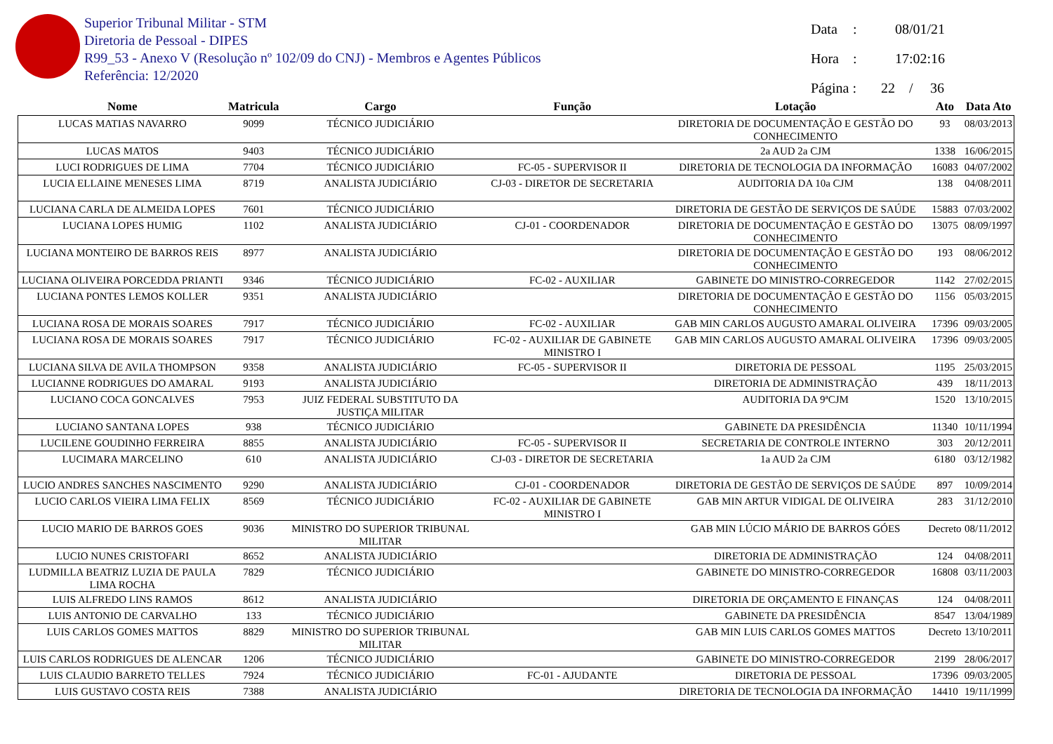Superior Tribunal Militar - STM
Diretoria de Pessoal - DIPES
R99_53 - Anexo V (Resolução nº 102/09 do CNJ) - Membros e Agentes Públicos
Referência: 12/2020
Data: 08/01/21
Hora: 17:02:16
Página : 22 / 36
| Nome | Matricula | Cargo | Função | Lotação | Ato | Data Ato |
| --- | --- | --- | --- | --- | --- | --- |
| LUCAS MATIAS NAVARRO | 9099 | TÉCNICO JUDICIÁRIO | | DIRETORIA DE DOCUMENTAÇÃO E GESTÃO DO CONHECIMENTO | 93 | 08/03/2013 |
| LUCAS MATOS | 9403 | TÉCNICO JUDICIÁRIO | | 2a AUD 2a CJM | 1338 | 16/06/2015 |
| LUCI RODRIGUES DE LIMA | 7704 | TÉCNICO JUDICIÁRIO | FC-05 - SUPERVISOR II | DIRETORIA DE TECNOLOGIA DA INFORMAÇÃO | 16083 | 04/07/2002 |
| LUCIA ELLAINE MENESES LIMA | 8719 | ANALISTA JUDICIÁRIO | CJ-03 - DIRETOR DE SECRETARIA | AUDITORIA DA 10a CJM | 138 | 04/08/2011 |
| LUCIANA CARLA DE ALMEIDA LOPES | 7601 | TÉCNICO JUDICIÁRIO | | DIRETORIA DE GESTÃO DE SERVIÇOS DE SAÚDE | 15883 | 07/03/2002 |
| LUCIANA LOPES HUMIG | 1102 | ANALISTA JUDICIÁRIO | CJ-01 - COORDENADOR | DIRETORIA DE DOCUMENTAÇÃO E GESTÃO DO CONHECIMENTO | 13075 | 08/09/1997 |
| LUCIANA MONTEIRO DE BARROS REIS | 8977 | ANALISTA JUDICIÁRIO | | DIRETORIA DE DOCUMENTAÇÃO E GESTÃO DO CONHECIMENTO | 193 | 08/06/2012 |
| LUCIANA OLIVEIRA PORCEDDA PRIANTI | 9346 | TÉCNICO JUDICIÁRIO | FC-02 - AUXILIAR | GABINETE DO MINISTRO-CORREGEDOR | 1142 | 27/02/2015 |
| LUCIANA PONTES LEMOS KOLLER | 9351 | ANALISTA JUDICIÁRIO | | DIRETORIA DE DOCUMENTAÇÃO E GESTÃO DO CONHECIMENTO | 1156 | 05/03/2015 |
| LUCIANA ROSA DE MORAIS SOARES | 7917 | TÉCNICO JUDICIÁRIO | FC-02 - AUXILIAR | GAB MIN CARLOS AUGUSTO AMARAL OLIVEIRA | 17396 | 09/03/2005 |
| LUCIANA ROSA DE MORAIS SOARES | 7917 | TÉCNICO JUDICIÁRIO | FC-02 - AUXILIAR DE GABINETE MINISTRO I | GAB MIN CARLOS AUGUSTO AMARAL OLIVEIRA | 17396 | 09/03/2005 |
| LUCIANA SILVA DE AVILA THOMPSON | 9358 | ANALISTA JUDICIÁRIO | FC-05 - SUPERVISOR II | DIRETORIA DE PESSOAL | 1195 | 25/03/2015 |
| LUCIANNE RODRIGUES DO AMARAL | 9193 | ANALISTA JUDICIÁRIO | | DIRETORIA DE ADMINISTRAÇÃO | 439 | 18/11/2013 |
| LUCIANO COCA GONCALVES | 7953 | JUIZ FEDERAL SUBSTITUTO DA JUSTIÇA MILITAR | | AUDITORIA DA 9ªCJM | 1520 | 13/10/2015 |
| LUCIANO SANTANA LOPES | 938 | TÉCNICO JUDICIÁRIO | | GABINETE DA PRESIDÊNCIA | 11340 | 10/11/1994 |
| LUCILENE GOUDINHO FERREIRA | 8855 | ANALISTA JUDICIÁRIO | FC-05 - SUPERVISOR II | SECRETARIA DE CONTROLE INTERNO | 303 | 20/12/2011 |
| LUCIMARA MARCELINO | 610 | ANALISTA JUDICIÁRIO | CJ-03 - DIRETOR DE SECRETARIA | 1a AUD 2a CJM | 6180 | 03/12/1982 |
| LUCIO ANDRES SANCHES NASCIMENTO | 9290 | ANALISTA JUDICIÁRIO | CJ-01 - COORDENADOR | DIRETORIA DE GESTÃO DE SERVIÇOS DE SAÚDE | 897 | 10/09/2014 |
| LUCIO CARLOS VIEIRA LIMA FELIX | 8569 | TÉCNICO JUDICIÁRIO | FC-02 - AUXILIAR DE GABINETE MINISTRO I | GAB MIN ARTUR VIDIGAL DE OLIVEIRA | 283 | 31/12/2010 |
| LUCIO MARIO DE BARROS GOES | 9036 | MINISTRO DO SUPERIOR TRIBUNAL MILITAR | | GAB MIN LÚCIO MÁRIO DE BARROS GÓES | Decreto | 08/11/2012 |
| LUCIO NUNES CRISTOFARI | 8652 | ANALISTA JUDICIÁRIO | | DIRETORIA DE ADMINISTRAÇÃO | 124 | 04/08/2011 |
| LUDMILLA BEATRIZ LUZIA DE PAULA LIMA ROCHA | 7829 | TÉCNICO JUDICIÁRIO | | GABINETE DO MINISTRO-CORREGEDOR | 16808 | 03/11/2003 |
| LUIS ALFREDO LINS RAMOS | 8612 | ANALISTA JUDICIÁRIO | | DIRETORIA DE ORÇAMENTO E FINANÇAS | 124 | 04/08/2011 |
| LUIS ANTONIO DE CARVALHO | 133 | TÉCNICO JUDICIÁRIO | | GABINETE DA PRESIDÊNCIA | 8547 | 13/04/1989 |
| LUIS CARLOS GOMES MATTOS | 8829 | MINISTRO DO SUPERIOR TRIBUNAL MILITAR | | GAB MIN LUIS CARLOS GOMES MATTOS | Decreto | 13/10/2011 |
| LUIS CARLOS RODRIGUES DE ALENCAR | 1206 | TÉCNICO JUDICIÁRIO | | GABINETE DO MINISTRO-CORREGEDOR | 2199 | 28/06/2017 |
| LUIS CLAUDIO BARRETO TELLES | 7924 | TÉCNICO JUDICIÁRIO | FC-01 - AJUDANTE | DIRETORIA DE PESSOAL | 17396 | 09/03/2005 |
| LUIS GUSTAVO COSTA REIS | 7388 | ANALISTA JUDICIÁRIO | | DIRETORIA DE TECNOLOGIA DA INFORMAÇÃO | 14410 | 19/11/1999 |